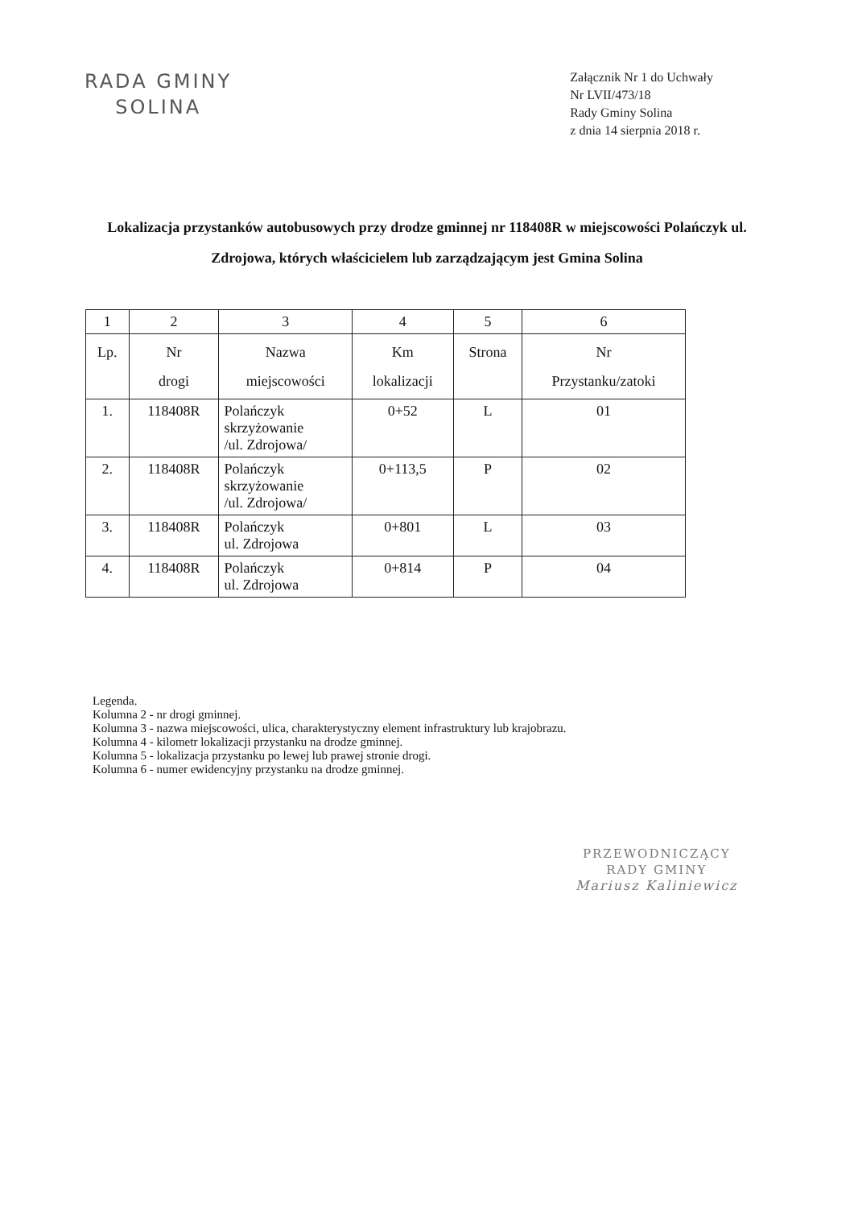RADA GMINY
SOLINA
Załącznik Nr 1 do Uchwały
Nr LVII/473/18
Rady Gminy Solina
z dnia 14 sierpnia 2018 r.
Lokalizacja przystanków autobusowych przy drodze gminnej nr 118408R w miejscowości Polańczyk ul. Zdrojowa, których właścicielem lub zarządzającym jest Gmina Solina
| 1 | 2 | 3 | 4 | 5 | 6 |
| Lp. | Nr drogi | Nazwa miejscowości | Km lokalizacji | Strona | Nr Przystanku/zatoki |
| 1. | 118408R | Polańczyk skrzyżowanie /ul. Zdrojowa/ | 0+52 | L | 01 |
| 2. | 118408R | Polańczyk skrzyżowanie /ul. Zdrojowa/ | 0+113,5 | P | 02 |
| 3. | 118408R | Polańczyk ul. Zdrojowa | 0+801 | L | 03 |
| 4. | 118408R | Polańczyk ul. Zdrojowa | 0+814 | P | 04 |
Legenda.
Kolumna 2 - nr drogi gminnej.
Kolumna 3 - nazwa miejscowości, ulica, charakterystyczny element infrastruktury lub krajobrazu.
Kolumna 4 - kilometr lokalizacji przystanku na drodze gminnej.
Kolumna 5 - lokalizacja przystanku po lewej lub prawej stronie drogi.
Kolumna 6 - numer ewidencyjny przystanku na drodze gminnej.
PRZEWODNICZĄCY
RADY GMINY
Mariusz Kaliniewicz